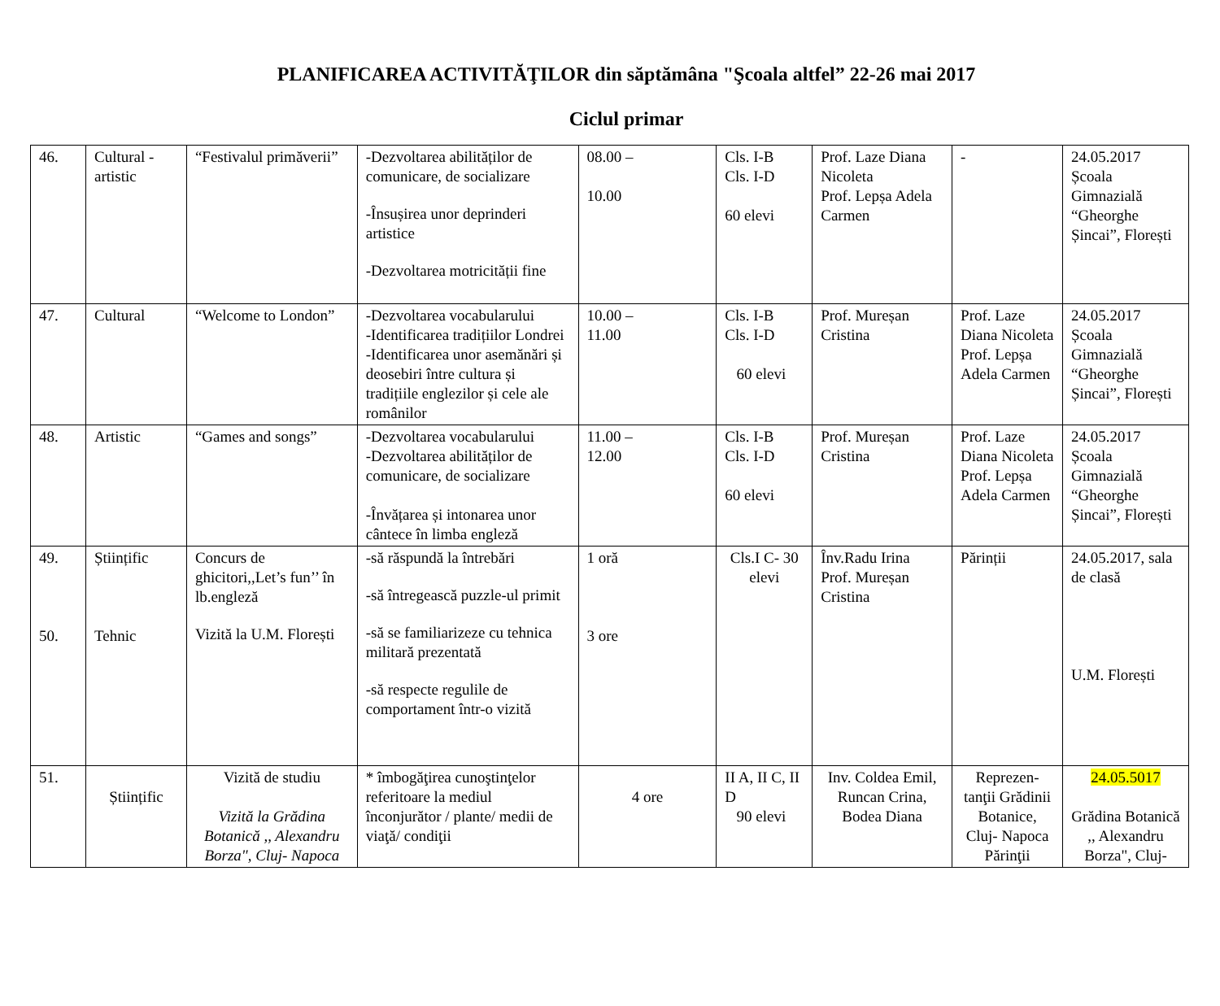PLANIFICAREA ACTIVITĂŢILOR din săptămâna "Şcoala altfel” 22-26 mai 2017
Ciclul primar
| 46. | Cultural - artistic | “Festivalul primăverii” | -Dezvoltarea abilităților de comunicare, de socializare -Însușirea unor deprinderi artistice -Dezvoltarea motricității fine | 08.00 – 10.00 | Cls. I-B Cls. I-D 60 elevi | Prof. Laze Diana Nicoleta Prof. Lepșa Adela Carmen | - | 24.05.2017 Școala Gimnazială “Gheorghe Șincai”, Florești |
| 47. | Cultural | “Welcome to London” | -Dezvoltarea vocabularului -Identificarea tradițiilor Londrei -Identificarea unor asemănări și deosebiri între cultura și tradițiile englezilor și cele ale românilor | 10.00 – 11.00 | Cls. I-B Cls. I-D 60 elevi | Prof. Mureșan Cristina | Prof. Laze Diana Nicoleta Prof. Lepșa Adela Carmen | 24.05.2017 Școala Gimnazială “Gheorghe Șincai”, Florești |
| 48. | Artistic | “Games and songs” | -Dezvoltarea vocabularului -Dezvoltarea abilităților de comunicare, de socializare -Învățarea și intonarea unor cântece în limba engleză | 11.00 – 12.00 | Cls. I-B Cls. I-D 60 elevi | Prof. Mureșan Cristina | Prof. Laze Diana Nicoleta Prof. Lepșa Adela Carmen | 24.05.2017 Școala Gimnazială “Gheorghe Șincai”, Florești |
| 49. 50. | Științific Tehnic | Concurs de ghicitori,,Let’s fun’’ în lb.engleză Vizită la U.M. Florești | -să răspundă la întrebări -să întregească puzzle-ul primit -să se familiarizeze cu tehnica militară prezentată -să respecte regulile de comportament într-o vizită | 1 oră 3 ore | Cls.I C- 30 elevi | Înv.Radu Irina Prof. Mureșan Cristina | Părinții | 24.05.2017, sala de clasă U.M. Florești |
| 51. | Științific | Vizită de studiu Vizită la Grădina Botanică ,, Alexandru Borza", Cluj- Napoca | * îmbogăţirea cunoştinţelor referitoare la mediul înconjurător / plante/ medii de viaţă/ condiţii | 4 ore | II A, II C, II D 90 elevi | Inv. Coldea Emil, Runcan Crina, Bodea Diana | Reprezen-tanţii Grădinii Botanice, Cluj- Napoca Părinţii | 24.05.5017 Grădina Botanică ,, Alexandru Borza", Cluj- |